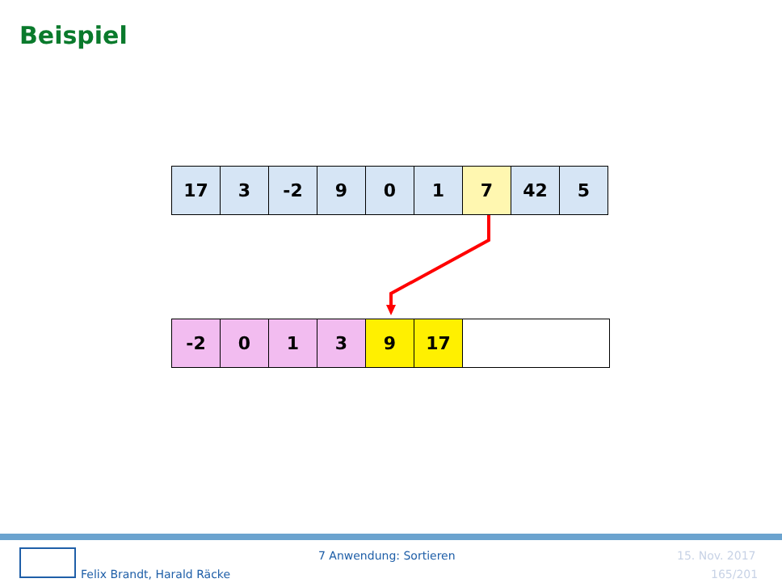Beispiel
| 17 | 3 | -2 | 9 | 0 | 1 | 7 | 42 | 5 |
| -2 | 0 | 1 | 3 | 9 | 17 | |
Felix Brandt, Harald Räcke
7 Anwendung: Sortieren 15. Nov. 2017
165/201